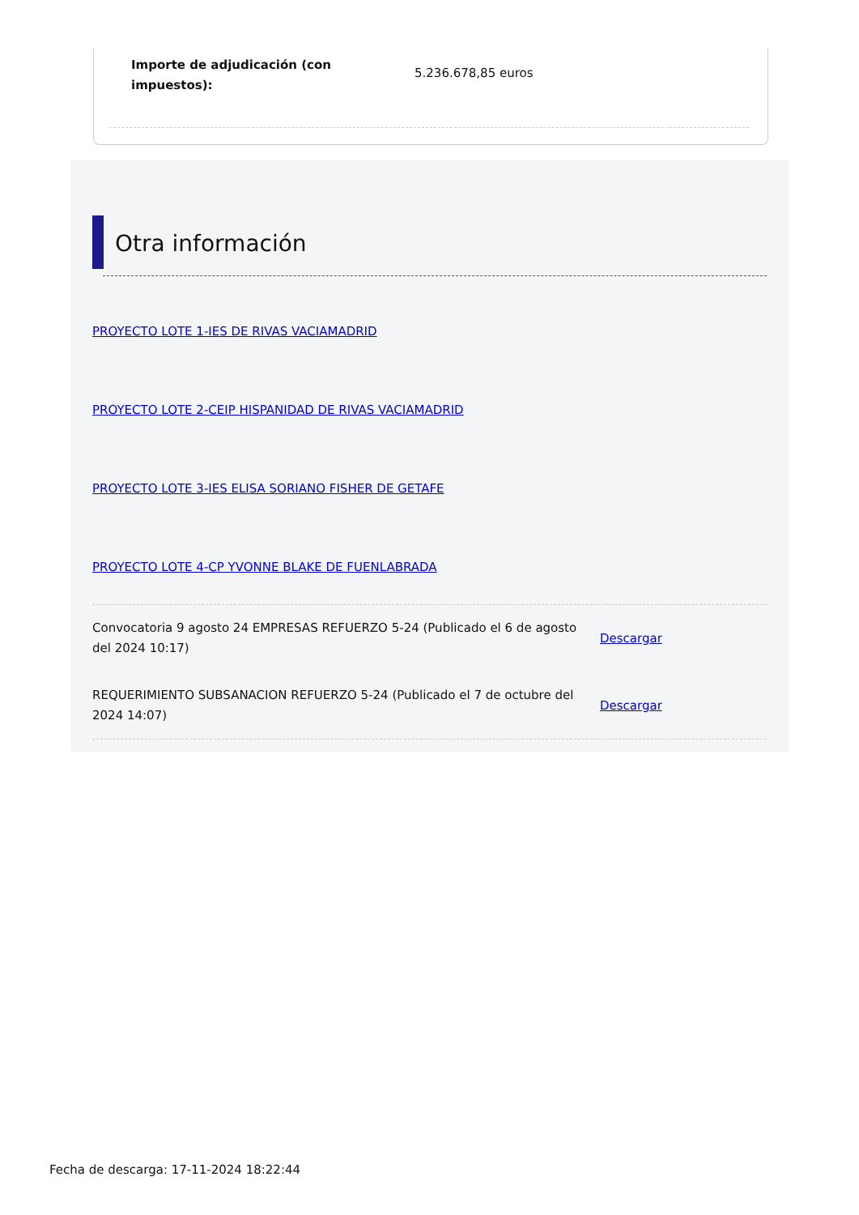Importe de adjudicación (con impuestos):
5.236.678,85 euros
Otra información
PROYECTO LOTE 1-IES DE RIVAS VACIAMADRID
PROYECTO LOTE 2-CEIP HISPANIDAD DE RIVAS VACIAMADRID
PROYECTO LOTE 3-IES ELISA SORIANO FISHER DE GETAFE
PROYECTO LOTE 4-CP YVONNE BLAKE DE FUENLABRADA
Convocatoria 9 agosto 24 EMPRESAS REFUERZO 5-24 (Publicado el 6 de agosto del 2024 10:17)
Descargar
REQUERIMIENTO SUBSANACION REFUERZO 5-24 (Publicado el 7 de octubre del 2024 14:07)
Descargar
Fecha de descarga: 17-11-2024 18:22:44